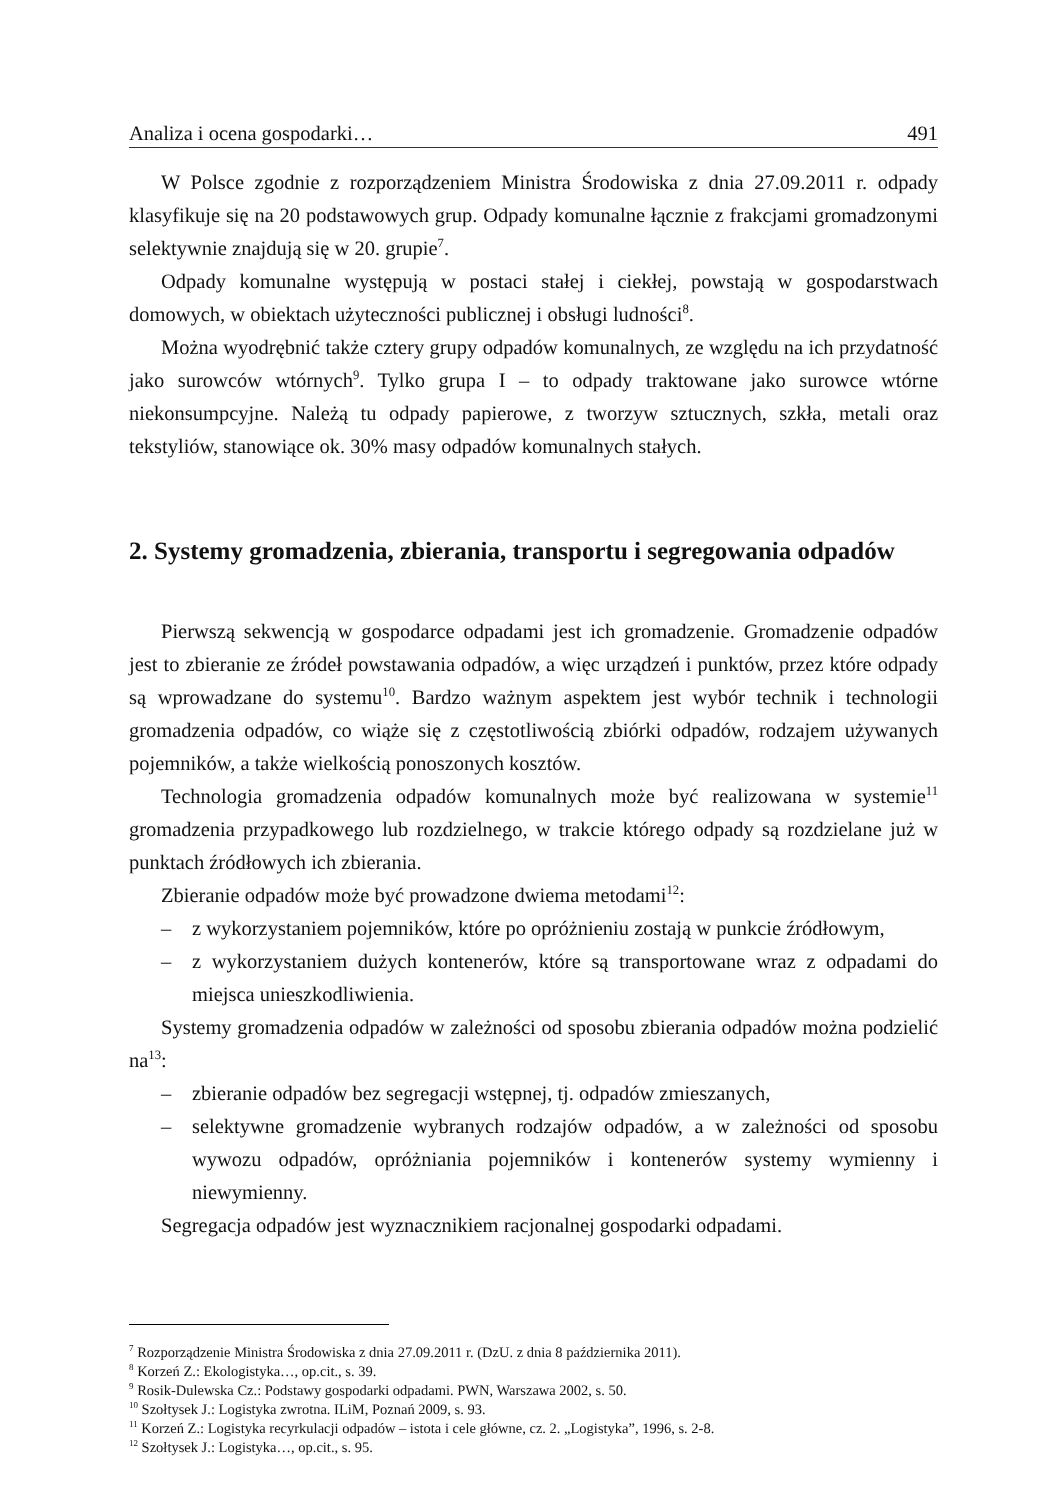Analiza i ocena gospodarki… 491
W Polsce zgodnie z rozporządzeniem Ministra Środowiska z dnia 27.09.2011 r. odpady klasyfikuje się na 20 podstawowych grup. Odpady komunalne łącznie z frakcjami gromadzonymi selektywnie znajdują się w 20. grupie<sup>7</sup>.
Odpady komunalne występują w postaci stałej i ciekłej, powstają w gospodarstwach domowych, w obiektach użyteczności publicznej i obsługi ludności<sup>8</sup>.
Można wyodrębnić także cztery grupy odpadów komunalnych, ze względu na ich przydatność jako surowców wtórnych<sup>9</sup>. Tylko grupa I – to odpady traktowane jako surowce wtórne niekonsumpcyjne. Należą tu odpady papierowe, z tworzyw sztucznych, szkła, metali oraz tekstyliów, stanowiące ok. 30% masy odpadów komunalnych stałych.
2. Systemy gromadzenia, zbierania, transportu i segregowania odpadów
Pierwszą sekwencją w gospodarce odpadami jest ich gromadzenie. Gromadzenie odpadów jest to zbieranie ze źródeł powstawania odpadów, a więc urządzeń i punktów, przez które odpady są wprowadzane do systemu<sup>10</sup>. Bardzo ważnym aspektem jest wybór technik i technologii gromadzenia odpadów, co wiąże się z częstotliwością zbiórki odpadów, rodzajem używanych pojemników, a także wielkością ponoszonych kosztów.
Technologia gromadzenia odpadów komunalnych może być realizowana w systemie<sup>11</sup> gromadzenia przypadkowego lub rozdzielnego, w trakcie którego odpady są rozdzielane już w punktach źródłowych ich zbierania.
Zbieranie odpadów może być prowadzone dwiema metodami<sup>12</sup>:
– z wykorzystaniem pojemników, które po opróżnieniu zostają w punkcie źródłowym,
– z wykorzystaniem dużych kontenerów, które są transportowane wraz z odpadami do miejsca unieszkodliwienia.
Systemy gromadzenia odpadów w zależności od sposobu zbierania odpadów można podzielić na<sup>13</sup>:
– zbieranie odpadów bez segregacji wstępnej, tj. odpadów zmieszanych,
– selektywne gromadzenie wybranych rodzajów odpadów, a w zależności od sposobu wywozu odpadów, opróżniania pojemników i kontenerów systemy wymienny i niewymienny.
Segregacja odpadów jest wyznacznikiem racjonalnej gospodarki odpadami.
<sup>7</sup> Rozporządzenie Ministra Środowiska z dnia 27.09.2011 r. (DzU. z dnia 8 października 2011).
<sup>8</sup> Korzeń Z.: Ekologistyka…, op.cit., s. 39.
<sup>9</sup> Rosik-Dulewska Cz.: Podstawy gospodarki odpadami. PWN, Warszawa 2002, s. 50.
<sup>10</sup> Szołtysek J.: Logistyka zwrotna. ILiM, Poznań 2009, s. 93.
<sup>11</sup> Korzeń Z.: Logistyka recyrkulacji odpadów – istota i cele główne, cz. 2. „Logistyka”, 1996, s. 2-8.
<sup>12</sup> Szołtysek J.: Logistyka…, op.cit., s. 95.